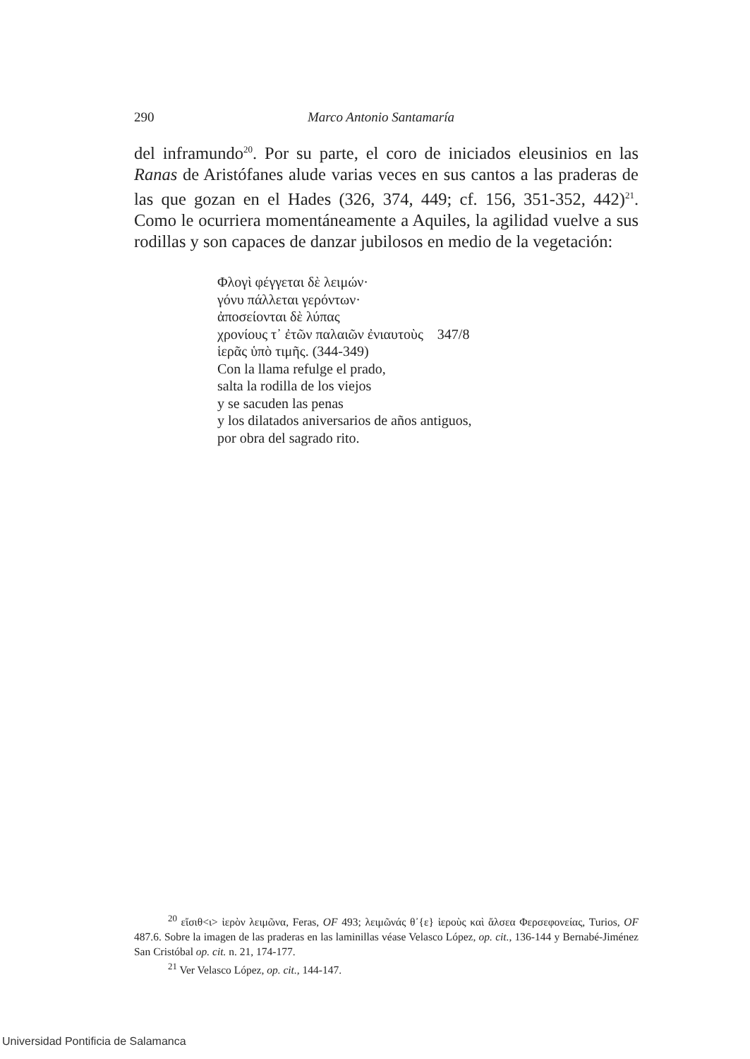290 Marco Antonio Santamaría
del inframundo<sup>20</sup>. Por su parte, el coro de iniciados eleusinios en las Ranas de Aristófanes alude varias veces en sus cantos a las praderas de las que gozan en el Hades (326, 374, 449; cf. 156, 351-352, 442)<sup>21</sup>. Como le ocurriera momentáneamente a Aquiles, la agilidad vuelve a sus rodillas y son capaces de danzar jubilosos en medio de la vegetación:
Φλογὶ φέγγεται δὲ λειμών·
γόνυ πάλλεται γερόντων·
ἀποσείονται δὲ λύπας
χρονίους τ᾽ ἐτῶν παλαιῶν ἐνιαυτοὺς 347/8
ἱερᾶς ὑπὸ τιμῆς. (344-349)
Con la llama refulge el prado,
salta la rodilla de los viejos
y se sacuden las penas
y los dilatados aniversarios de años antiguos,
por obra del sagrado rito.
<sup>20</sup> εἴσιθ<ι> ἱερὸν λειμῶνα, Feras, OF 493; λειμῶνάς θ᾽{ε} ἱεροὺς καὶ ἄλσεα Φερσεφονείας, Turios, OF 487.6. Sobre la imagen de las praderas en las laminillas véase Velasco López, op. cit., 136-144 y Bernabé-Jiménez San Cristóbal op. cit. n. 21, 174-177.
<sup>21</sup> Ver Velasco López, op. cit., 144-147.
Universidad Pontificia de Salamanca